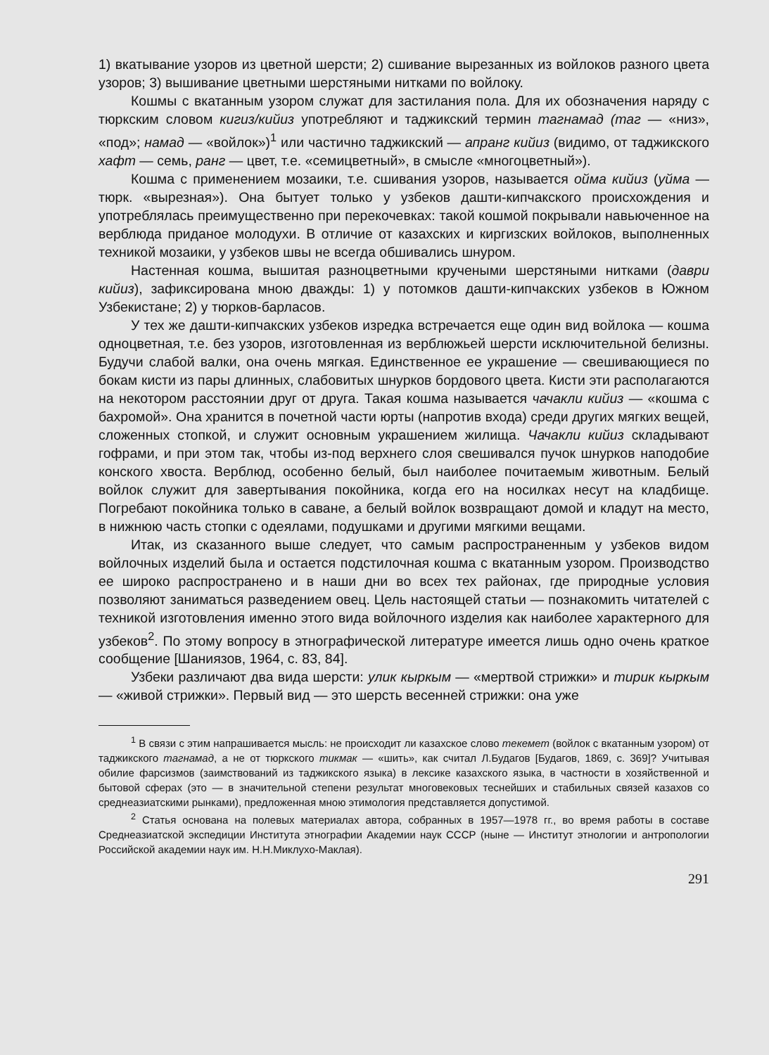1) вкатывание узоров из цветной шерсти; 2) сшивание вырезанных из войлоков разного цвета узоров; 3) вышивание цветными шерстяными нитками по войлоку.
Кошмы с вкатанным узором служат для застилания пола. Для их обозначения наряду с тюркским словом кигиз/кийиз употребляют и таджикский термин тагнамад (таг — «низ», «под»; намад — «войлок»)<sup>1</sup> или частично таджикский — апранг кийиз (видимо, от таджикского хафт — семь, ранг — цвет, т.е. «семицветный», в смысле «многоцветный»).
Кошма с применением мозаики, т.е. сшивания узоров, называется ойма кийиз (уйма — тюрк. «вырезная»). Она бытует только у узбеков дашти-кипчакского происхождения и употреблялась преимущественно при перекочевках: такой кошмой покрывали навьюченное на верблюда приданое молодухи. В отличие от казахских и киргизских войлоков, выполненных техникой мозаики, у узбеков швы не всегда обшивались шнуром.
Настенная кошма, вышитая разноцветными кручеными шерстяными нитками (даври кийиз), зафиксирована мною дважды: 1) у потомков дашти-кипчакских узбеков в Южном Узбекистане; 2) у тюрков-барласов.
У тех же дашти-кипчакских узбеков изредка встречается еще один вид войлока — кошма одноцветная, т.е. без узоров, изготовленная из верблюжьей шерсти исключительной белизны. Будучи слабой валки, она очень мягкая. Единственное ее украшение — свешивающиеся по бокам кисти из пары длинных, слабовитых шнурков бордового цвета. Кисти эти располагаются на некотором расстоянии друг от друга. Такая кошма называется чачакли кийиз — «кошма с бахромой». Она хранится в почетной части юрты (напротив входа) среди других мягких вещей, сложенных стопкой, и служит основным украшением жилища. Чачакли кийиз складывают гофрами, и при этом так, чтобы из-под верхнего слоя свешивался пучок шнурков наподобие конского хвоста. Верблюд, особенно белый, был наиболее почитаемым животным. Белый войлок служит для завертывания покойника, когда его на носилках несут на кладбище. Погребают покойника только в саване, а белый войлок возвращают домой и кладут на место, в нижнюю часть стопки с одеялами, подушками и другими мягкими вещами.
Итак, из сказанного выше следует, что самым распространенным у узбеков видом войлочных изделий была и остается подстилочная кошма с вкатанным узором. Производство ее широко распространено и в наши дни во всех тех районах, где природные условия позволяют заниматься разведением овец. Цель настоящей статьи — познакомить читателей с техникой изготовления именно этого вида войлочного изделия как наиболее характерного для узбеков<sup>2</sup>. По этому вопросу в этнографической литературе имеется лишь одно очень краткое сообщение [Шаниязов, 1964, с. 83, 84].
Узбеки различают два вида шерсти: улик кыркым — «мертвой стрижки» и тирик кыркым — «живой стрижки». Первый вид — это шерсть весенней стрижки: она уже
<sup>1</sup> В связи с этим напрашивается мысль: не происходит ли казахское слово текемет (войлок с вкатанным узором) от таджикского тагнамад, а не от тюркского тикмак — «шить», как считал Л.Будагов [Будагов, 1869, с. 369]? Учитывая обилие фарсизмов (заимствований из таджикского языка) в лексике казахского языка, в частности в хозяйственной и бытовой сферах (это — в значительной степени результат многовековых теснейших и стабильных связей казахов со среднеазиатскими рынками), предложенная мною этимология представляется допустимой.
<sup>2</sup> Статья основана на полевых материалах автора, собранных в 1957—1978 гг., во время работы в составе Среднеазиатской экспедиции Института этнографии Академии наук СССР (ныне — Институт этнологии и антропологии Российской академии наук им. Н.Н.Миклухо-Маклая).
291